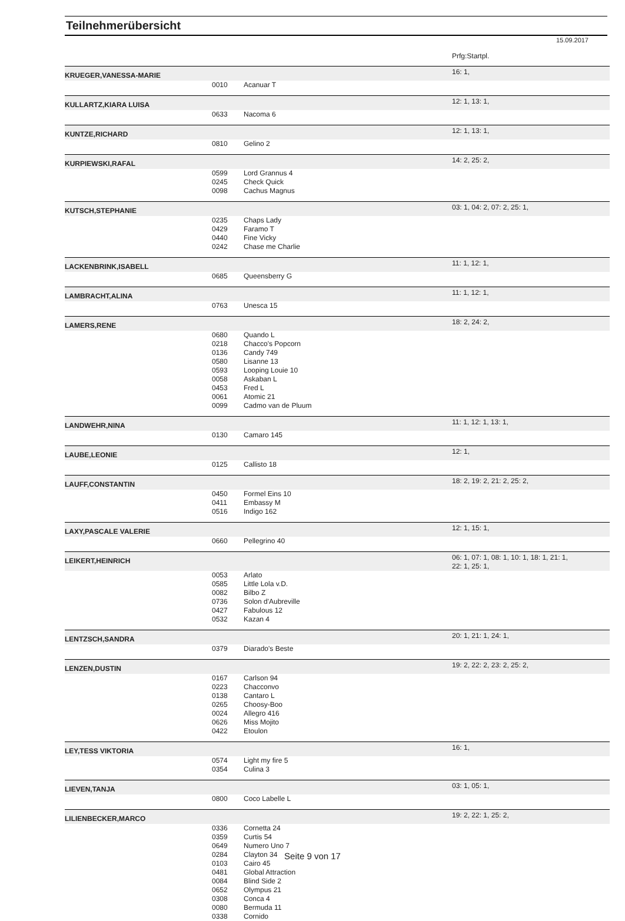Teilnehmerübersicht
15.09.2017
| | | | Prfg:Startpl. |
| KRUEGER,VANESSA-MARIE | | | 16: 1, |
| | 0010 | Acanuar T | |
| KULLARTZ,KIARA LUISA | | | 12: 1, 13: 1, |
| | 0633 | Nacoma 6 | |
| KUNTZE,RICHARD | | | 12: 1, 13: 1, |
| | 0810 | Gelino 2 | |
| KURPIEWSKI,RAFAL | | | 14: 2, 25: 2, |
| | 0599 | Lord Grannus 4 | |
| | 0245 | Check Quick | |
| | 0098 | Cachus Magnus | |
| KUTSCH,STEPHANIE | | | 03: 1, 04: 2, 07: 2, 25: 1, |
| | 0235 | Chaps Lady | |
| | 0429 | Faramo T | |
| | 0440 | Fine Vicky | |
| | 0242 | Chase me Charlie | |
| LACKENBRINK,ISABELL | | | 11: 1, 12: 1, |
| | 0685 | Queensberry G | |
| LAMBRACHT,ALINA | | | 11: 1, 12: 1, |
| | 0763 | Unesca 15 | |
| LAMERS,RENE | | | 18: 2, 24: 2, |
| | 0680 | Quando L | |
| | 0218 | Chacco's Popcorn | |
| | 0136 | Candy 749 | |
| | 0580 | Lisanne 13 | |
| | 0593 | Looping Louie 10 | |
| | 0058 | Askaban L | |
| | 0453 | Fred L | |
| | 0061 | Atomic 21 | |
| | 0099 | Cadmo van de Pluum | |
| LANDWEHR,NINA | | | 11: 1, 12: 1, 13: 1, |
| | 0130 | Camaro 145 | |
| LAUBE,LEONIE | | | 12: 1, |
| | 0125 | Callisto 18 | |
| LAUFF,CONSTANTIN | | | 18: 2, 19: 2, 21: 2, 25: 2, |
| | 0450 | Formel Eins 10 | |
| | 0411 | Embassy M | |
| | 0516 | Indigo 162 | |
| LAXY,PASCALE VALERIE | | | 12: 1, 15: 1, |
| | 0660 | Pellegrino 40 | |
| LEIKERT,HEINRICH | | | 06: 1, 07: 1, 08: 1, 10: 1, 18: 1, 21: 1, 22: 1, 25: 1, |
| | 0053 | Arlato | |
| | 0585 | Little Lola v.D. | |
| | 0082 | Bilbo Z | |
| | 0736 | Solon d'Aubreville | |
| | 0427 | Fabulous 12 | |
| | 0532 | Kazan 4 | |
| LENTZSCH,SANDRA | | | 20: 1, 21: 1, 24: 1, |
| | 0379 | Diarado's Beste | |
| LENZEN,DUSTIN | | | 19: 2, 22: 2, 23: 2, 25: 2, |
| | 0167 | Carlson 94 | |
| | 0223 | Chacconvo | |
| | 0138 | Cantaro L | |
| | 0265 | Choosy-Boo | |
| | 0024 | Allegro 416 | |
| | 0626 | Miss Mojito | |
| | 0422 | Etoulon | |
| LEY,TESS VIKTORIA | | | 16: 1, |
| | 0574 | Light my fire 5 | |
| | 0354 | Culina 3 | |
| LIEVEN,TANJA | | | 03: 1, 05: 1, |
| | 0800 | Coco Labelle L | |
| LILIENBECKER,MARCO | | | 19: 2, 22: 1, 25: 2, |
| | 0336 | Cornetta 24 | |
| | 0359 | Curtis 54 | |
| | 0649 | Numero Uno 7 | |
| | 0284 | Clayton 34 | |
| | 0103 | Cairo 45 | |
| | 0481 | Global Attraction | |
| | 0084 | Blind Side 2 | |
| | 0652 | Olympus 21 | |
| | 0308 | Conca 4 | |
| | 0080 | Bermuda 11 | |
| | 0338 | Cornido | |
Seite 9 von 17